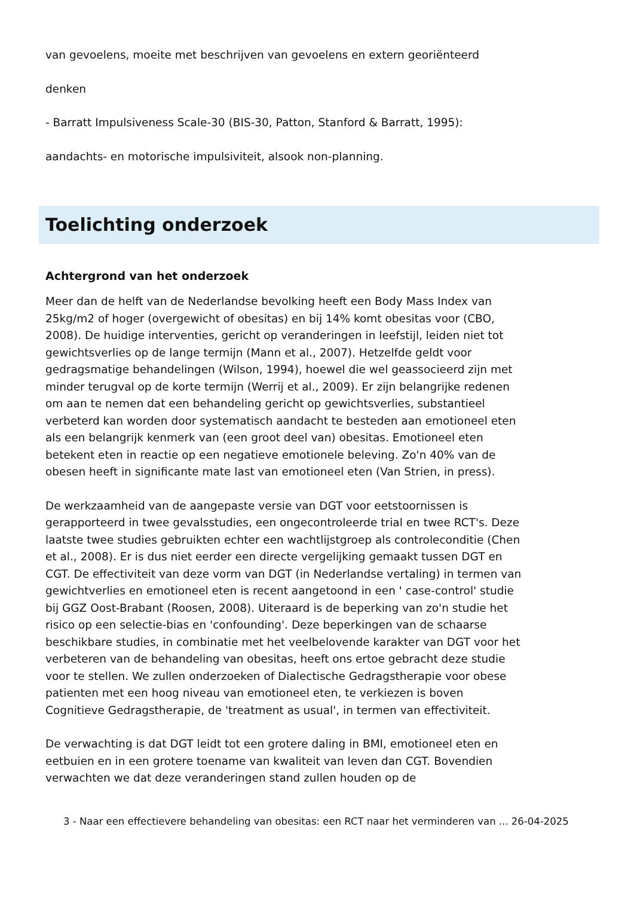van gevoelens, moeite met beschrijven van gevoelens en extern georiënteerd
denken
- Barratt Impulsiveness Scale-30 (BIS-30, Patton, Stanford & Barratt, 1995):
aandachts- en motorische impulsiviteit, alsook non-planning.
Toelichting onderzoek
Achtergrond van het onderzoek
Meer dan de helft van de Nederlandse bevolking heeft een Body Mass Index van 25kg/m2 of hoger (overgewicht of obesitas) en bij 14% komt obesitas voor (CBO, 2008). De huidige interventies, gericht op veranderingen in leefstijl, leiden niet tot gewichtsverlies op de lange termijn (Mann et al., 2007). Hetzelfde geldt voor gedragsmatige behandelingen (Wilson, 1994), hoewel die wel geassocieerd zijn met minder terugval op de korte termijn (Werrij et al., 2009). Er zijn belangrijke redenen om aan te nemen dat een behandeling gericht op gewichtsverlies, substantieel verbeterd kan worden door systematisch aandacht te besteden aan emotioneel eten als een belangrijk kenmerk van (een groot deel van) obesitas. Emotioneel eten betekent eten in reactie op een negatieve emotionele beleving. Zo'n 40% van de obesen heeft in significante mate last van emotioneel eten (Van Strien, in press).
De werkzaamheid van de aangepaste versie van DGT voor eetstoornissen is gerapporteerd in twee gevalsstudies, een ongecontroleerde trial en twee RCT's. Deze laatste twee studies gebruikten echter een wachtlijstgroep als controleconditie (Chen et al., 2008). Er is dus niet eerder een directe vergelijking gemaakt tussen DGT en CGT. De effectiviteit van deze vorm van DGT (in Nederlandse vertaling) in termen van gewichtverlies en emotioneel eten is recent aangetoond in een ' case-control' studie bij GGZ Oost-Brabant (Roosen, 2008). Uiteraard is de beperking van zo'n studie het risico op een selectie-bias en 'confounding'. Deze beperkingen van de schaarse beschikbare studies, in combinatie met het veelbelovende karakter van DGT voor het verbeteren van de behandeling van obesitas, heeft ons ertoe gebracht deze studie voor te stellen. We zullen onderzoeken of Dialectische Gedragstherapie voor obese patienten met een hoog niveau van emotioneel eten, te verkiezen is boven Cognitieve Gedragstherapie, de 'treatment as usual', in termen van effectiviteit.
De verwachting is dat DGT leidt tot een grotere daling in BMI, emotioneel eten en eetbuien en in een grotere toename van kwaliteit van leven dan CGT. Bovendien verwachten we dat deze veranderingen stand zullen houden op de
3 - Naar een effectievere behandeling van obesitas: een RCT naar het verminderen van ... 26-04-2025